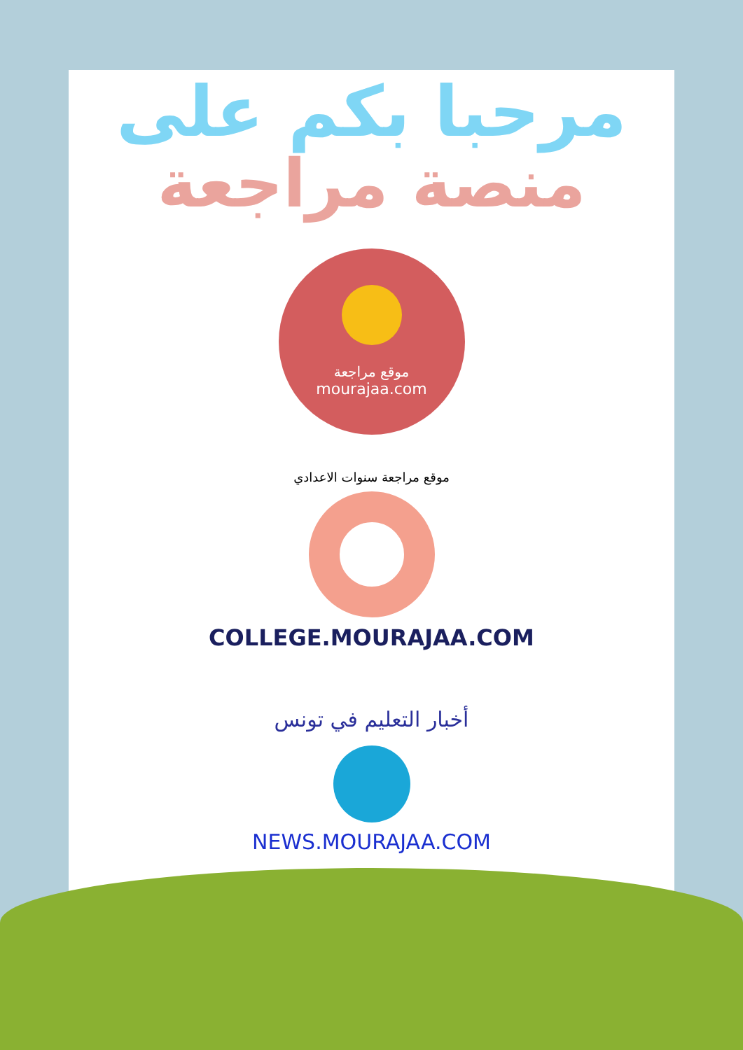مرحبا بكم على
منصة مراجعة
موقع مراجعة
mourajaa.com
موقع مراجعة سنوات الاعدادي
COLLEGE.MOURAJAA.COM
أخبار التعليم في تونس
NEWS.MOURAJAA.COM